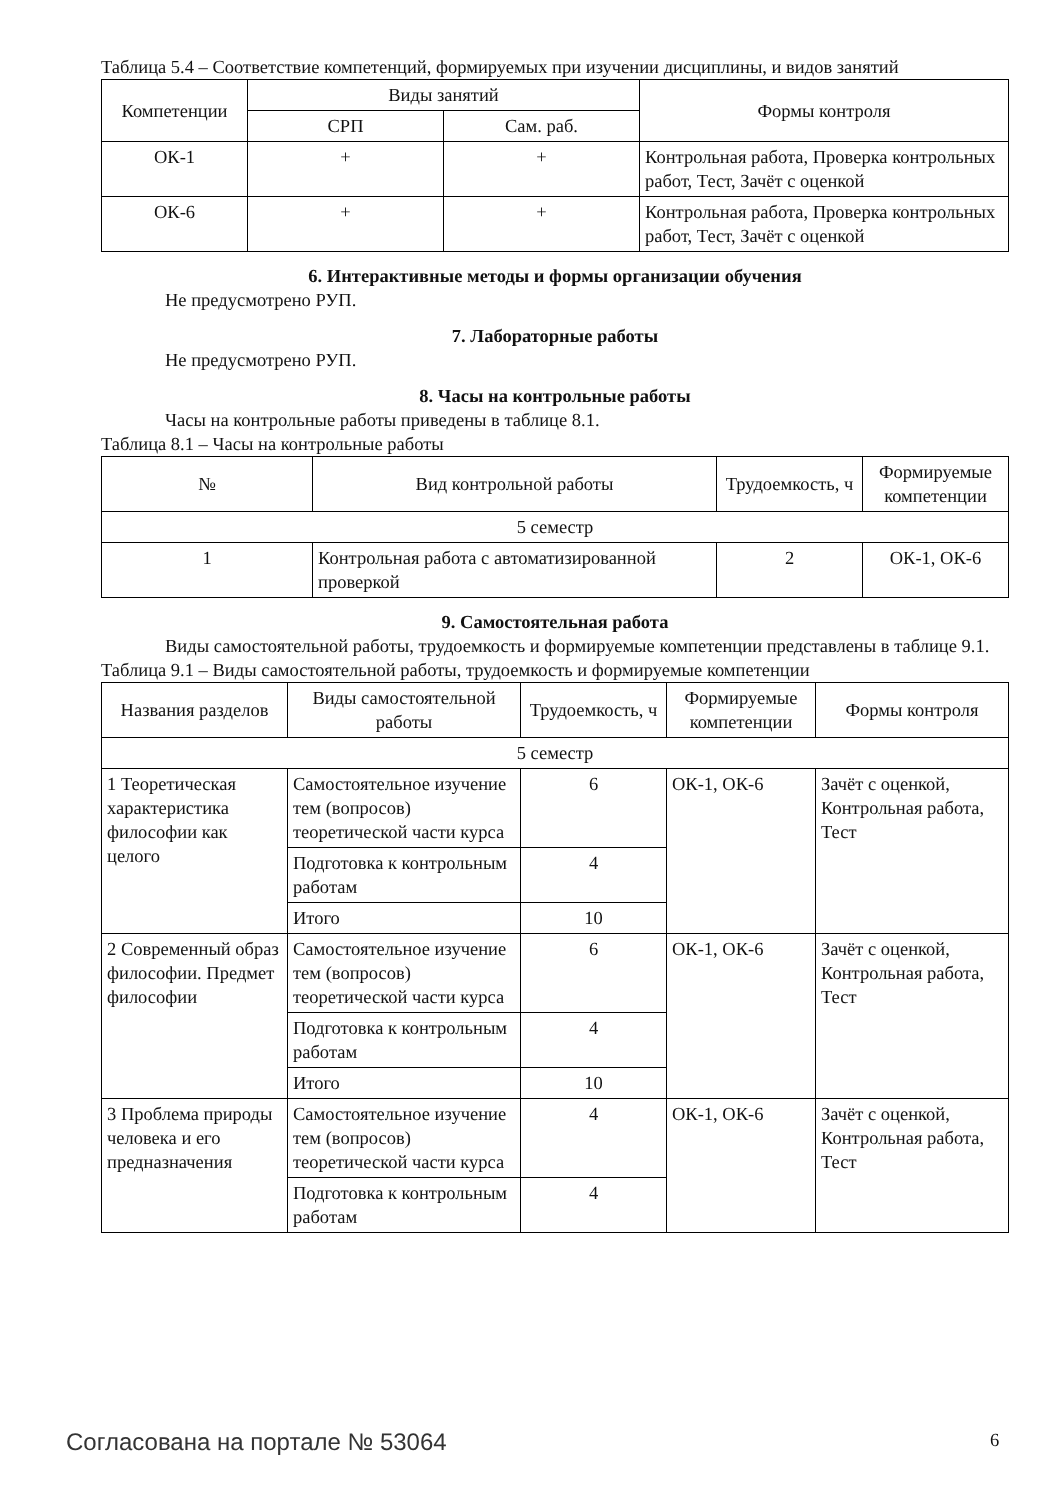Таблица 5.4 – Соответствие компетенций, формируемых при изучении дисциплины, и видов занятий
| Компетенции | Виды занятий | | Формы контроля |
| --- | --- | --- | --- |
| | СРП | Сам. раб. | |
| ОК-1 | + | + | Контрольная работа, Проверка контрольных работ, Тест, Зачёт с оценкой |
| ОК-6 | + | + | Контрольная работа, Проверка контрольных работ, Тест, Зачёт с оценкой |
6. Интерактивные методы и формы организации обучения
Не предусмотрено РУП.
7. Лабораторные работы
Не предусмотрено РУП.
8. Часы на контрольные работы
Часы на контрольные работы приведены в таблице 8.1.
Таблица 8.1 – Часы на контрольные работы
| № | Вид контрольной работы | Трудоемкость, ч | Формируемые компетенции |
| --- | --- | --- | --- |
| 5 семестр | | | |
| 1 | Контрольная работа с автоматизированной проверкой | 2 | ОК-1, ОК-6 |
9. Самостоятельная работа
Виды самостоятельной работы, трудоемкость и формируемые компетенции представлены в таблице 9.1.
Таблица 9.1 – Виды самостоятельной работы, трудоемкость и формируемые компетенции
| Названия разделов | Виды самостоятельной работы | Трудоемкость, ч | Формируемые компетенции | Формы контроля |
| --- | --- | --- | --- | --- |
| 5 семестр | | | | |
| 1 Теоретическая характеристика философии как целого | Самостоятельное изучение тем (вопросов) теоретической части курса | 6 | ОК-1, ОК-6 | Зачёт с оценкой, Контрольная работа, Тест |
| | Подготовка к контрольным работам | 4 | | |
| | Итого | 10 | | |
| 2 Современный образ философии. Предмет философии | Самостоятельное изучение тем (вопросов) теоретической части курса | 6 | ОК-1, ОК-6 | Зачёт с оценкой, Контрольная работа, Тест |
| | Подготовка к контрольным работам | 4 | | |
| | Итого | 10 | | |
| 3 Проблема природы человека и его предназначения | Самостоятельное изучение тем (вопросов) теоретической части курса | 4 | ОК-1, ОК-6 | Зачёт с оценкой, Контрольная работа, Тест |
| | Подготовка к контрольным работам | 4 | | |
Согласована на портале № 53064 6